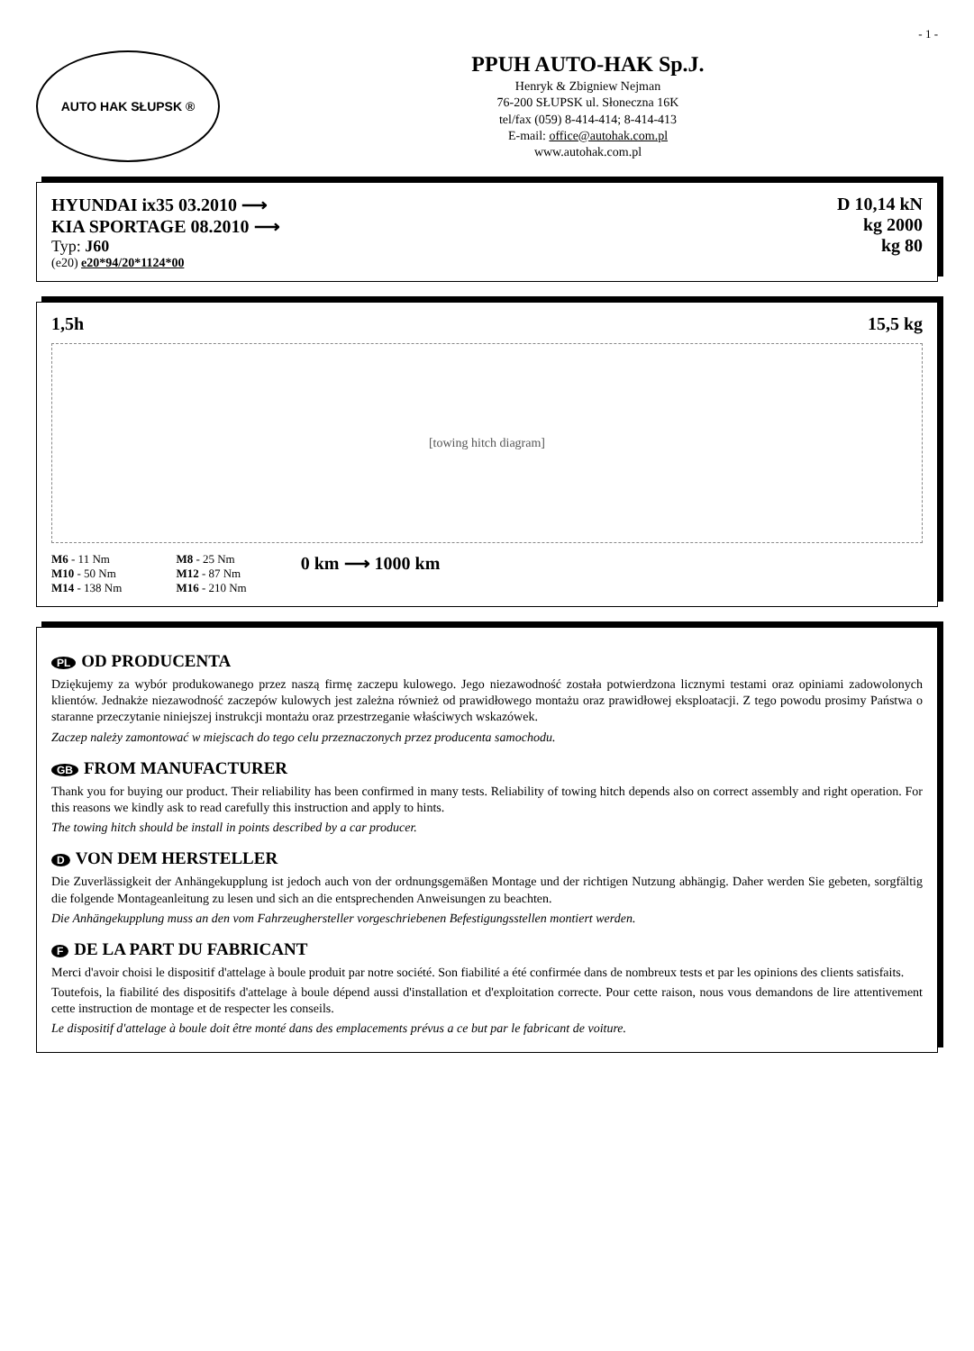- 1 -
AUTO HAK SŁUPSK ®
PPUH AUTO-HAK Sp.J.
Henryk & Zbigniew Nejman
76-200 SŁUPSK ul. Słoneczna 16K
tel/fax (059) 8-414-414; 8-414-413
E-mail: office@autohak.com.pl
www.autohak.com.pl
HYUNDAI ix35 03.2010 ⟶
KIA SPORTAGE 08.2010 ⟶
Typ: J60
(e20) e20*94/20*1124*00
D 10,14 kN
kg 2000
kg 80
1,5h 15,5 kg
[towing hitch diagram]
M6 - 11 Nm
M10 - 50 Nm
M14 - 138 Nm
M8 - 25 Nm
M12 - 87 Nm
M16 - 210 Nm
0 km ⟶ 1000 km
PL OD PRODUCENTA
Dziękujemy za wybór produkowanego przez naszą firmę zaczepu kulowego. Jego niezawodność została potwierdzona licznymi testami oraz opiniami zadowolonych klientów. Jednakże niezawodność zaczepów kulowych jest zależna również od prawidłowego montażu oraz prawidłowej eksploatacji. Z tego powodu prosimy Państwa o staranne przeczytanie niniejszej instrukcji montażu oraz przestrzeganie właściwych wskazówek.
Zaczep należy zamontować w miejscach do tego celu przeznaczonych przez producenta samochodu.
GB FROM MANUFACTURER
Thank you for buying our product. Their reliability has been confirmed in many tests. Reliability of towing hitch depends also on correct assembly and right operation. For this reasons we kindly ask to read carefully this instruction and apply to hints.
The towing hitch should be install in points described by a car producer.
D VON DEM HERSTELLER
Die Zuverlässigkeit der Anhängekupplung ist jedoch auch von der ordnungsgemäßen Montage und der richtigen Nutzung abhängig. Daher werden Sie gebeten, sorgfältig die folgende Montageanleitung zu lesen und sich an die entsprechenden Anweisungen zu beachten.
Die Anhängekupplung muss an den vom Fahrzeughersteller vorgeschriebenen Befestigungsstellen montiert werden.
F DE LA PART DU FABRICANT
Merci d'avoir choisi le dispositif d'attelage à boule produit par notre société. Son fiabilité a été confirmée dans de nombreux tests et par les opinions des clients satisfaits.
Toutefois, la fiabilité des dispositifs d'attelage à boule dépend aussi d'installation et d'exploitation correcte. Pour cette raison, nous vous demandons de lire attentivement cette instruction de montage et de respecter les conseils.
Le dispositif d'attelage à boule doit être monté dans des emplacements prévus a ce but par le fabricant de voiture.